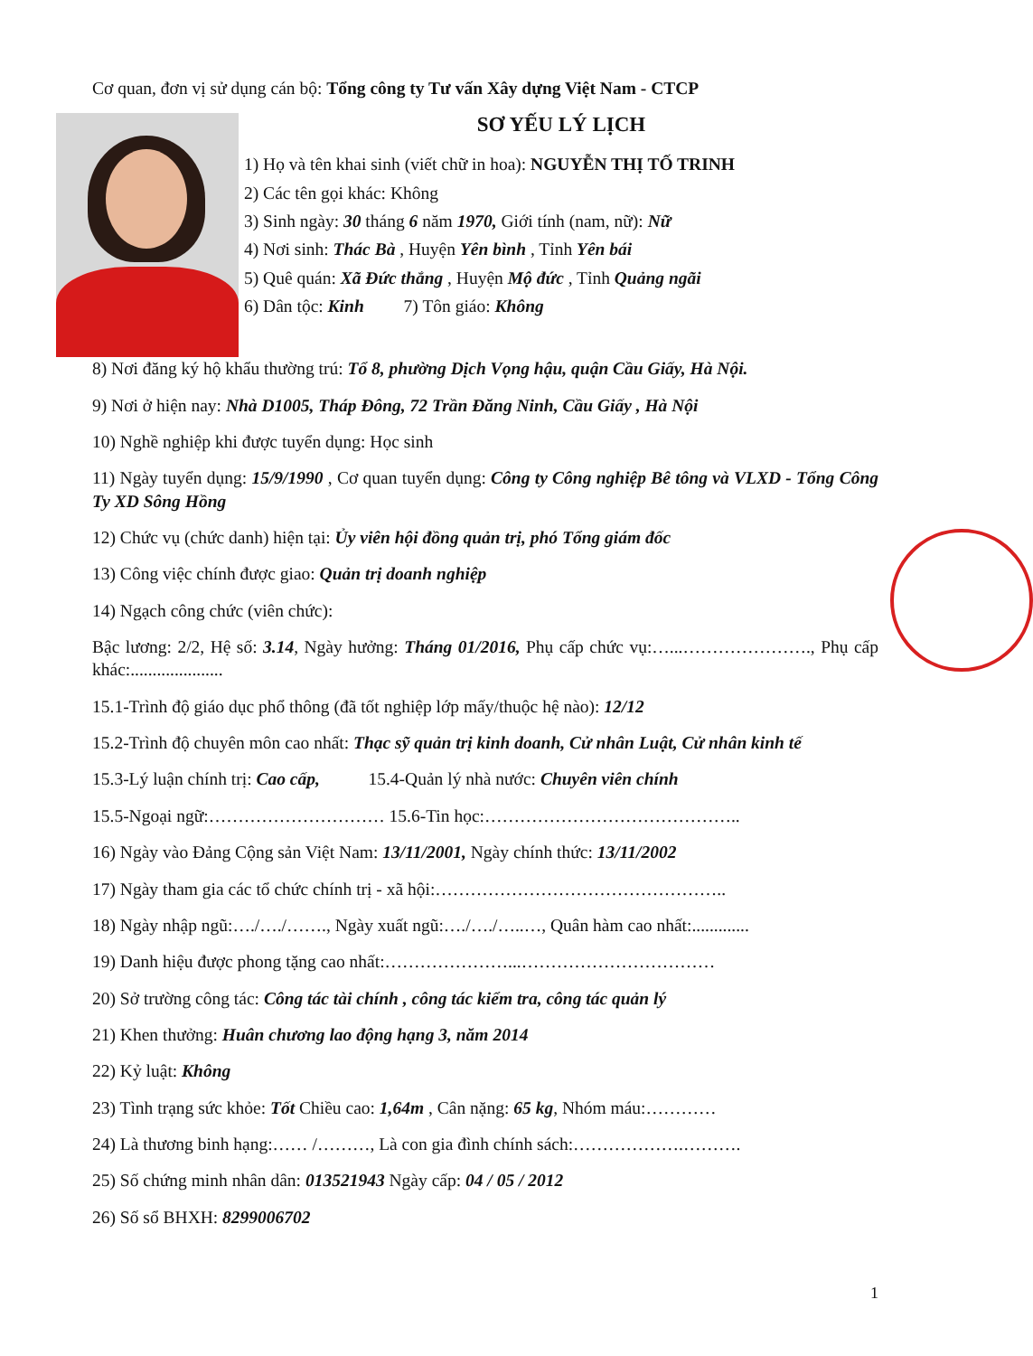Cơ quan, đơn vị sử dụng cán bộ: Tổng công ty Tư vấn Xây dựng Việt Nam - CTCP
SƠ YẾU LÝ LỊCH
1) Họ và tên khai sinh (viết chữ in hoa): NGUYỄN THỊ TỐ TRINH
2) Các tên gọi khác: Không
3) Sinh ngày: 30 tháng 6 năm 1970, Giới tính (nam, nữ): Nữ
4) Nơi sinh: Thác Bà , Huyện Yên bình , Tỉnh Yên bái
5) Quê quán: Xã Đức thắng , Huyện Mộ đức , Tỉnh Quảng ngãi
6) Dân tộc: Kinh 7) Tôn giáo: Không
8) Nơi đăng ký hộ khẩu thường trú: Tổ 8, phường Dịch Vọng hậu, quận Cầu Giấy, Hà Nội.
9) Nơi ở hiện nay: Nhà D1005, Tháp Đông, 72 Trần Đăng Ninh, Cầu Giấy , Hà Nội
10) Nghề nghiệp khi được tuyển dụng: Học sinh
11) Ngày tuyển dụng: 15/9/1990 , Cơ quan tuyển dụng: Công ty Công nghiệp Bê tông và VLXD - Tổng Công Ty XD Sông Hồng
12) Chức vụ (chức danh) hiện tại: Ủy viên hội đồng quản trị, phó Tổng giám đốc
13) Công việc chính được giao: Quản trị doanh nghiệp
14) Ngạch công chức (viên chức):
Bậc lương: 2/2, Hệ số: 3.14, Ngày hưởng: Tháng 01/2016, Phụ cấp chức vụ:…...…………………., Phụ cấp khác:.....................
15.1-Trình độ giáo dục phổ thông (đã tốt nghiệp lớp mấy/thuộc hệ nào): 12/12
15.2-Trình độ chuyên môn cao nhất: Thạc sỹ quản trị kinh doanh, Cử nhân Luật, Cử nhân kinh tế
15.3-Lý luận chính trị: Cao cấp, 15.4-Quản lý nhà nước: Chuyên viên chính
15.5-Ngoại ngữ:………………………… 15.6-Tin học:……………………………………..
16) Ngày vào Đảng Cộng sản Việt Nam: 13/11/2001, Ngày chính thức: 13/11/2002
17) Ngày tham gia các tổ chức chính trị - xã hội:…………………………………………..
18) Ngày nhập ngũ:…./…./……., Ngày xuất ngũ:…./…./…..…, Quân hàm cao nhất:.............
19) Danh hiệu được phong tặng cao nhất:…………………...……………………………
20) Sở trường công tác: Công tác tài chính , công tác kiểm tra, công tác quản lý
21) Khen thưởng: Huân chương lao động hạng 3, năm 2014
22) Kỷ luật: Không
23) Tình trạng sức khỏe: Tốt Chiều cao: 1,64m , Cân nặng: 65 kg, Nhóm máu:…………
24) Là thương binh hạng:…… /………, Là con gia đình chính sách:……………….……….
25) Số chứng minh nhân dân: 013521943 Ngày cấp: 04 / 05 / 2012
26) Số sổ BHXH: 8299006702
1